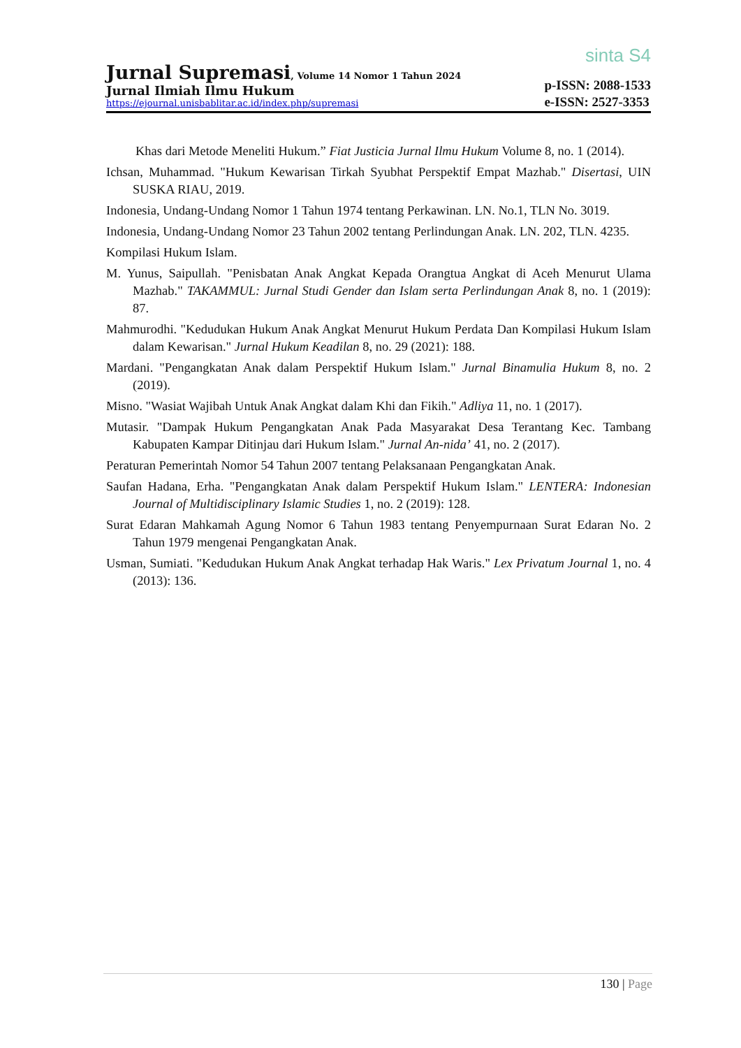sinta S4
Jurnal Supremasi, Volume 14 Nomor 1 Tahun 2024
Jurnal Ilmiah Ilmu Hukum
https://ejournal.unisbablitar.ac.id/index.php/supremasi
p-ISSN: 2088-1533
e-ISSN: 2527-3353
Khas dari Metode Meneliti Hukum.” Fiat Justicia Jurnal Ilmu Hukum Volume 8, no. 1 (2014).
Ichsan, Muhammad. "Hukum Kewarisan Tirkah Syubhat Perspektif Empat Mazhab." Disertasi, UIN SUSKA RIAU, 2019.
Indonesia, Undang-Undang Nomor 1 Tahun 1974 tentang Perkawinan. LN. No.1, TLN No. 3019.
Indonesia, Undang-Undang Nomor 23 Tahun 2002 tentang Perlindungan Anak. LN. 202, TLN. 4235.
Kompilasi Hukum Islam.
M. Yunus, Saipullah. "Penisbatan Anak Angkat Kepada Orangtua Angkat di Aceh Menurut Ulama Mazhab." TAKAMMUL: Jurnal Studi Gender dan Islam serta Perlindungan Anak 8, no. 1 (2019): 87.
Mahmurodhi. "Kedudukan Hukum Anak Angkat Menurut Hukum Perdata Dan Kompilasi Hukum Islam dalam Kewarisan." Jurnal Hukum Keadilan 8, no. 29 (2021): 188.
Mardani. "Pengangkatan Anak dalam Perspektif Hukum Islam." Jurnal Binamulia Hukum 8, no. 2 (2019).
Misno. "Wasiat Wajibah Untuk Anak Angkat dalam Khi dan Fikih." Adliya 11, no. 1 (2017).
Mutasir. "Dampak Hukum Pengangkatan Anak Pada Masyarakat Desa Terantang Kec. Tambang Kabupaten Kampar Ditinjau dari Hukum Islam." Jurnal An-nida’ 41, no. 2 (2017).
Peraturan Pemerintah Nomor 54 Tahun 2007 tentang Pelaksanaan Pengangkatan Anak.
Saufan Hadana, Erha. "Pengangkatan Anak dalam Perspektif Hukum Islam." LENTERA: Indonesian Journal of Multidisciplinary Islamic Studies 1, no. 2 (2019): 128.
Surat Edaran Mahkamah Agung Nomor 6 Tahun 1983 tentang Penyempurnaan Surat Edaran No. 2 Tahun 1979 mengenai Pengangkatan Anak.
Usman, Sumiati. "Kedudukan Hukum Anak Angkat terhadap Hak Waris." Lex Privatum Journal 1, no. 4 (2013): 136.
130 | Page